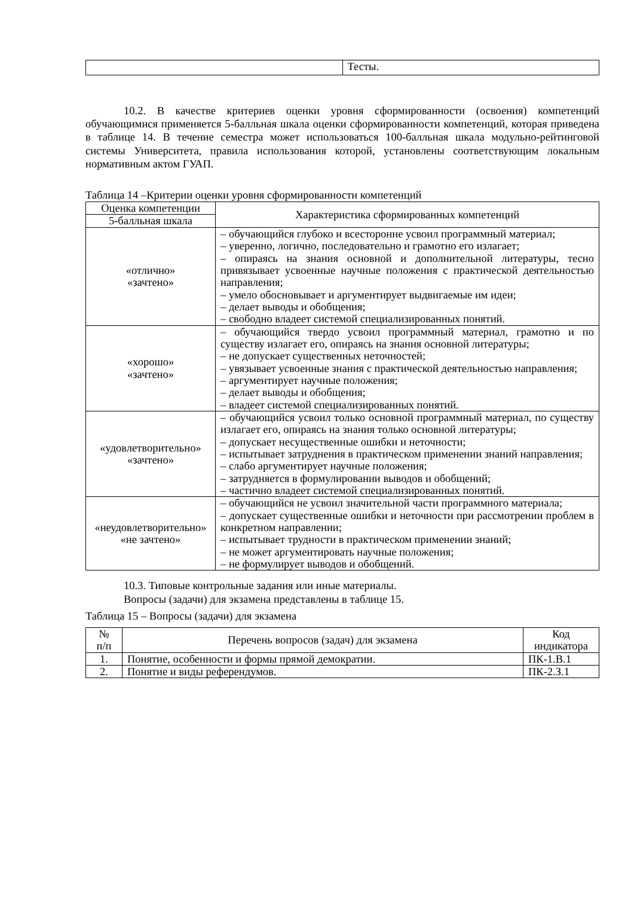| | Тесты. |
10.2. В качестве критериев оценки уровня сформированности (освоения) компетенций обучающимися применяется 5-балльная шкала оценки сформированности компетенций, которая приведена в таблице 14. В течение семестра может использоваться 100-балльная шкала модульно-рейтинговой системы Университета, правила использования которой, установлены соответствующим локальным нормативным актом ГУАП.
Таблица 14 –Критерии оценки уровня сформированности компетенций
| Оценка компетенции | Характеристика сформированных компетенций |
| --- | --- |
| 5-балльная шкала | |
| «отлично» «зачтено» | – обучающийся глубоко и всесторонне усвоил программный материал; – уверенно, логично, последовательно и грамотно его излагает; – опираясь на знания основной и дополнительной литературы, тесно привязывает усвоенные научные положения с практической деятельностью направления; – умело обосновывает и аргументирует выдвигаемые им идеи; – делает выводы и обобщения; – свободно владеет системой специализированных понятий. |
| «хорошо» «зачтено» | – обучающийся твердо усвоил программный материал, грамотно и по существу излагает его, опираясь на знания основной литературы; – не допускает существенных неточностей; – увязывает усвоенные знания с практической деятельностью направления; – аргументирует научные положения; – делает выводы и обобщения; – владеет системой специализированных понятий. |
| «удовлетворительно» «зачтено» | – обучающийся усвоил только основной программный материал, по существу излагает его, опираясь на знания только основной литературы; – допускает несущественные ошибки и неточности; – испытывает затруднения в практическом применении знаний направления; – слабо аргументирует научные положения; – затрудняется в формулировании выводов и обобщений; – частично владеет системой специализированных понятий. |
| «неудовлетворительно» «не зачтено» | – обучающийся не усвоил значительной части программного материала; – допускает существенные ошибки и неточности при рассмотрении проблем в конкретном направлении; – испытывает трудности в практическом применении знаний; – не может аргументировать научные положения; – не формулирует выводов и обобщений. |
10.3. Типовые контрольные задания или иные материалы.
Вопросы (задачи) для экзамена представлены в таблице 15.
Таблица 15 – Вопросы (задачи) для экзамена
| № п/п | Перечень вопросов (задач) для экзамена | Код индикатора |
| --- | --- | --- |
| 1. | Понятие, особенности и формы прямой демократии. | ПК-1.В.1 |
| 2. | Понятие и виды референдумов. | ПК-2.З.1 |